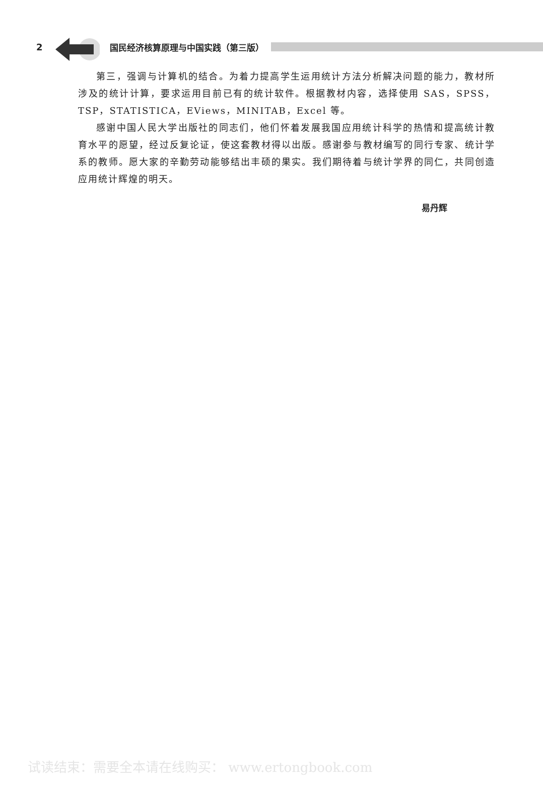2 国民经济核算原理与中国实践（第三版）
第三，强调与计算机的结合。为着力提高学生运用统计方法分析解决问题的能力，教材所涉及的统计计算，要求运用目前已有的统计软件。根据教材内容，选择使用 SAS，SPSS，TSP，STATISTICA，EViews，MINITAB，Excel 等。
感谢中国人民大学出版社的同志们，他们怀着发展我国应用统计科学的热情和提高统计教育水平的愿望，经过反复论证，使这套教材得以出版。感谢参与教材编写的同行专家、统计学系的教师。愿大家的辛勤劳动能够结出丰硕的果实。我们期待着与统计学界的同仁，共同创造应用统计辉煌的明天。
易丹辉
试读结束：需要全本请在线购买： www.ertongbook.com